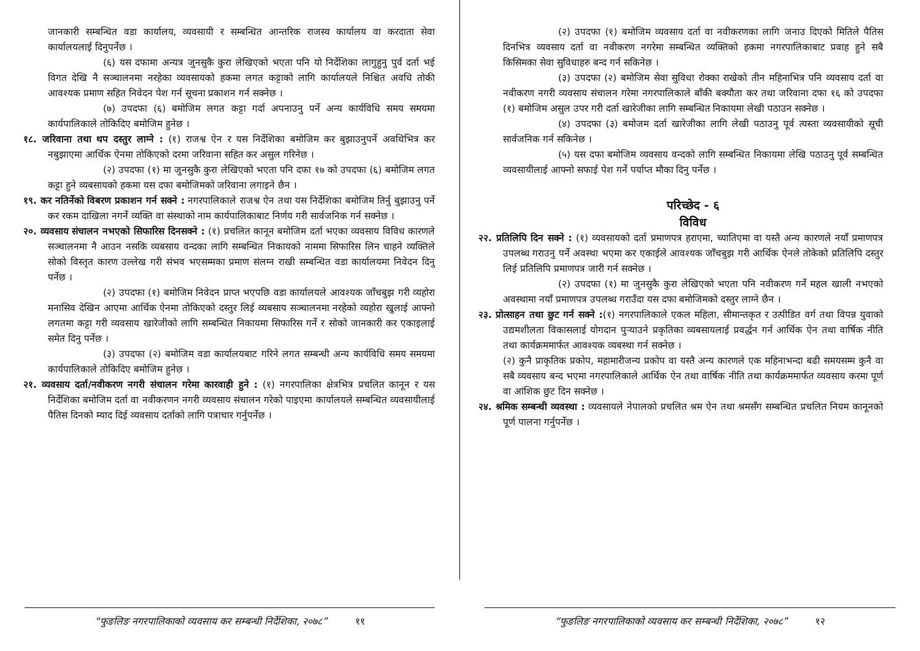जानकारी सम्बन्धित वडा कार्यालय, व्यवसायी र सम्बन्धित आन्तरिक राजस्व कार्यालय वा करदाता सेवा कार्यालयलाई दिनुपर्नेछ ।
(६) यस दफामा अन्यत्र जुनसुकै कुरा लेखिएको भएता पनि यो निर्देशिका लागुहुनु पुर्व दर्ता भई विगत देखि नै सञ्चालनमा नरहेका व्यवसायको हकमा लगत कट्टाको लागि कार्यालयले निश्चित अवधि तोकी आवश्यक प्रमाण सहित निवेदन पेश गर्न सूचना प्रकाशन गर्न सक्नेछ ।
(७) उपदफा (६) बमोजिम लगत कट्टा गर्दा अपनाउनु पर्ने अन्य कार्यविधि समय समयमा कार्यपालिकाले तोकिदिए बमोजिम हुनेछ ।
१८. जरिवाना तथा थप दस्तुर लाग्ने : (१) राजश्व ऐन र यस निर्देशिका बमोजिम कर बुझाउनुपर्ने अवधिभित्र कर नबुझाएमा आर्थिक ऐनमा तोकिएको दरमा जरिवाना सहित कर असुल गरिनेछ ।
(२) उपदफा (१) मा जुनसुकै कुरा लेखिएको भएता पनि दफा १७ को उपदफा (६) बमोजिम लगत कट्टा हुने व्यबसायको हकमा यस दफा बमोजिमको जरिवाना लगाइने छैन ।
१९. कर नतिर्नेको विबरण प्रकाशन गर्न सक्ने : नगरपालिकाले राजश्व ऐन तथा यस निर्देशिका बमोजिम तिर्नु बुझाउनु पर्ने कर रकम दाखिला नगर्ने व्यक्ति वा संस्थाको नाम कार्यपालिकाबाट निर्णय गरी सार्वजनिक गर्न सक्नेछ ।
२०. व्यवसाय संचालन नभएको सिफारिस दिनसक्ने : (१) प्रचलित कानून बमोजिम दर्ता भएका व्यवसाय विविध कारणले सञ्चालनमा नै आउन नसकि व्यबसाय वन्दका लागि सम्बन्धित निकायको नाममा सिफारिस लिन चाहने व्यक्तिले सोको विस्तृत कारण उल्लेख गरी संभव भएसम्मका प्रमाण संलग्न राखी सम्बन्धित वडा कार्यालयमा निवेदन दिनु पर्नेछ ।
(२) उपदफा (१) बमोजिम निवेदन प्राप्त भएपछि वडा कार्यालयले आवश्यक जाँचबुझ गरी व्यहोरा मनासिव देखिन आएमा आर्थिक ऐनमा तोकिएको दस्तुर लिई व्यबसाय सञ्चालनमा नरहेको व्यहोरा खुलाई आफ्नो लगतमा कट्टा गरी व्यवसाय खारेजीको लागि सम्बन्धित निकायमा सिफारिस गर्ने र सोको जानकारी कर एकाइलाई समेत दिनु पर्नेछ ।
(३) उपदफा (२) बमोजिम वडा कार्यालयबाट गरिने लगत सम्बन्धी अन्य कार्यविधि समय समयमा कार्यपालिकाले तोकिदिए बमोजिम हुनेछ ।
२१. व्यवसाय दर्ता/नवीकरण नगरी संचालन गरेमा कारवाही हुने : (१) नगरपालिका क्षेत्रभित्र प्रचलित कानून र यस निर्देशिका बमोजिम दर्ता वा नवीकरणन नगरी व्यवसाय संचालन गरेको पाइएमा कार्यालयले सम्बन्धित व्यवसायीलाई पैतिस दिनको म्याद दिई व्यवसाय दर्ताको लागि पत्राचार गर्नुपर्नेछ ।
“फुङलिङ नगरपालिकाको व्यवसाय कर सम्बन्धी निर्देशिका, २०७८” ११
(२) उपदफा (१) बमोजिम व्यवसाय दर्ता वा नवीकरणका लागि जनाउ दिएको मितिले पैतिस दिनभित्र व्यवसाय दर्ता वा नवीकरण नगरेमा सम्बन्धित व्यक्तिको हकमा नगरपालिकाबाट प्रवाह हुने सबै किसिमका सेवा सुविधाहरु बन्द गर्न सकिनेछ ।
(३) उपदफा (२) बमोजिम सेवा सुविधा रोक्का राखेको तीन महिनाभित्र पनि व्यवसाय दर्ता वा नवीकरण नगरी व्यवसाय संचालन गरेमा नगरपालिकाले बाँकी बक्यौता कर तथा जरिवाना दफा १६ को उपदफा (१) बमोजिम असुल उपर गरी दर्ता खारेजीका लागि सम्बन्धित निकायमा लेखी पठाउन सक्नेछ ।
(४) उपदफा (३) बमोजम दर्ता खारेजीका लागि लेखी पठाउनु पूर्व त्यस्ता व्यवसायीको सूची सार्वजनिक गर्न सकिनेछ ।
(५) यस दफा बमोजिम व्यवसाय वन्दको लागि सम्बन्धित निकायमा लेखि पठाउनु पूर्व सम्बन्धित व्यवसायीलाई आफ्नो सफाई पेश गर्ने पर्याप्त मौका दिनु पर्नेछ ।
परिच्छेद - ६
विविध
२२. प्रतिलिपि दिन सक्ने : (१) व्यवसायको दर्ता प्रमाणपत्र हराएमा, च्यातिएमा वा यस्तै अन्य कारणले नयाँ प्रमाणपत्र उपलब्ध गराउनु पर्ने अवस्था भएमा कर एकाईले आवश्यक जाँचबुझ गरी आर्थिक ऐनले तोकेको प्रतिलिपि दस्तुर लिई प्रतिलिपि प्रमाणपत्र जारी गर्न सक्नेछ ।
(२) उपदफा (१) मा जुनसुकै कुरा लेखिएको भएता पनि नवीकरण गर्ने महल खाली नभएको अवस्थामा नयाँ प्रमाणपत्र उपलब्ध गराउँदा यस दफा बमोजिमको दस्तुर लाग्ने छैन ।
२३. प्रोत्साहन तथा छुट गर्न सक्ने :(१) नगरपालिकाले एकल महिला, सीमान्तकृत र उत्पीडित वर्ग तथा विपन्न युवाको उद्यमशीलता विकासलाई योगदान पुर्‍याउने प्रकृतिका व्यबसायलाई प्रवर्द्धन गर्न आर्थिक ऐन तथा वार्षिक नीति तथा कार्यक्रममार्फत आवश्यक व्यबस्था गर्न सक्नेछ ।
(२) कुनै प्राकृतिक प्रकोप, महामारीजन्य प्रकोप वा यस्तै अन्य कारणले एक महिनाभन्दा बढी समयसम्म कुनै वा सबै व्यवसाय बन्द भएमा नगरपालिकाले आर्थिक ऐन तथा वार्षिक नीति तथा कार्यक्रममार्फत व्यवसाय करमा पूर्ण वा आंशिक छुट दिन सक्नेछ ।
२४. श्रमिक सम्बन्धी व्यवस्था : व्यवसायले नेपालको प्रचलित श्रम ऐन तथा श्रमसँग सम्बन्धित प्रचलित नियम कानूनको पूर्ण पालना गर्नुपर्नेछ ।
“फुङलिङ नगरपालिकाको व्यवसाय कर सम्बन्धी निर्देशिका, २०७८” १२